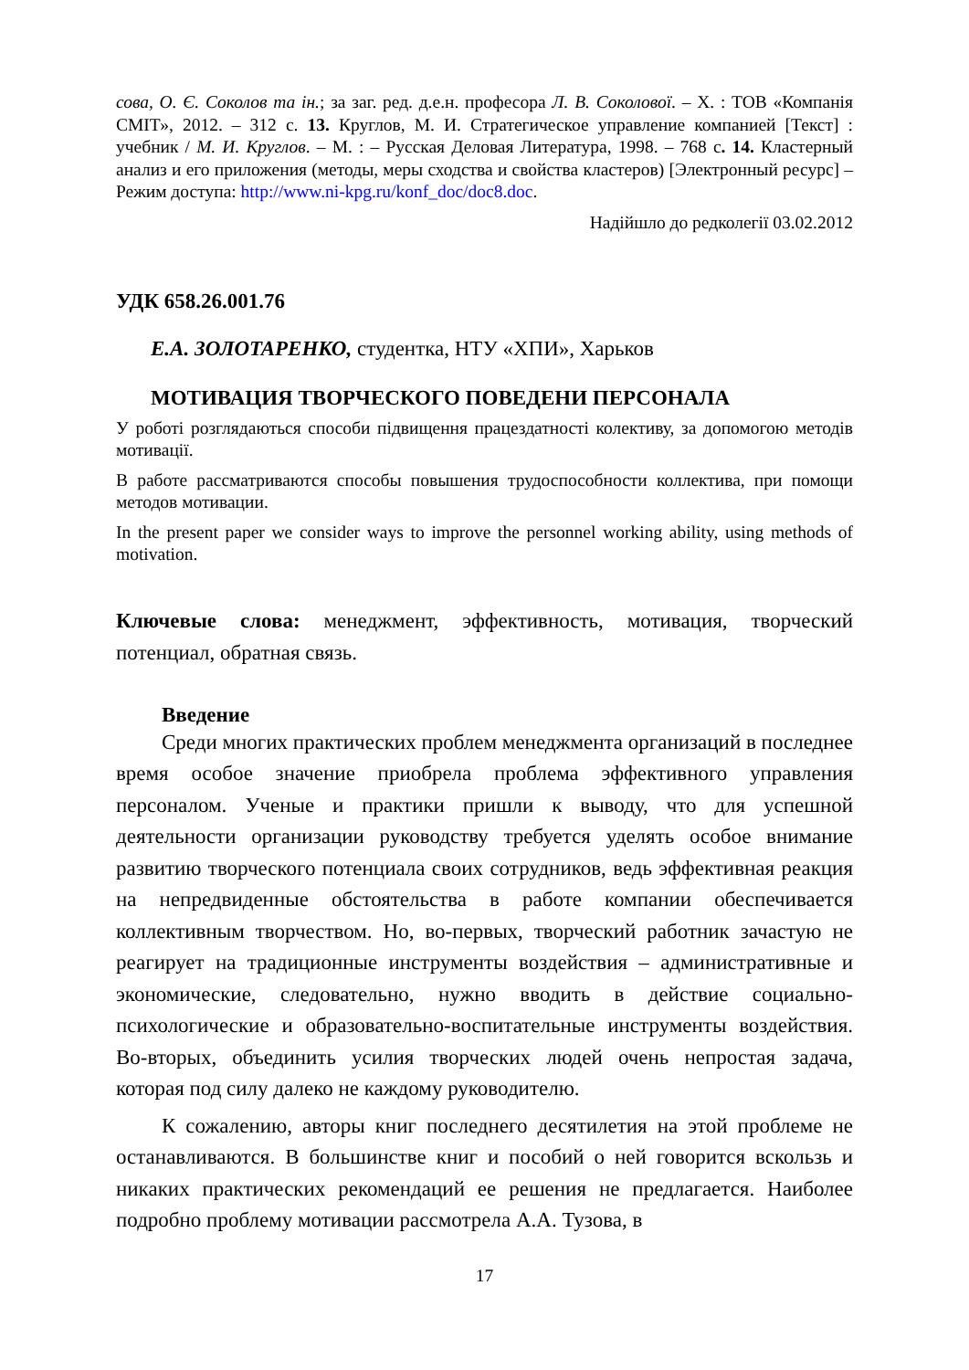сова, О. Є. Соколов та ін.; за заг. ред. д.е.н. професора Л. В. Соколової. – Х. : ТОВ «Компанія СМІТ», 2012. – 312 с. 13. Круглов, М. И. Стратегическое управление компанией [Текст] : учебник / М. И. Круглов. – М. : – Русская Деловая Литература, 1998. – 768 с. 14. Кластерный анализ и его приложения (методы, меры сходства и свойства кластеров) [Электронный ресурс] – Режим доступа: http://www.ni-kpg.ru/konf_doc/doc8.doc.
Надійшло до редколегії 03.02.2012
УДК 658.26.001.76
Е.А. ЗОЛОТАРЕНКО, студентка, НТУ «ХПИ», Харьков
МОТИВАЦИЯ ТВОРЧЕСКОГО ПОВЕДЕНИ ПЕРСОНАЛА
У роботі розглядаються способи підвищення працездатності колективу, за допомогою методів мотивації.
В работе рассматриваются способы повышения трудоспособности коллектива, при помощи методов мотивации.
In the present paper we consider ways to improve the personnel working ability, using methods of motivation.
Ключевые слова: менеджмент, эффективность, мотивация, творческий потенциал, обратная связь.
Введение
Среди многих практических проблем менеджмента организаций в последнее время особое значение приобрела проблема эффективного управления персоналом. Ученые и практики пришли к выводу, что для успешной деятельности организации руководству требуется уделять особое внимание развитию творческого потенциала своих сотрудников, ведь эффективная реакция на непредвиденные обстоятельства в работе компании обеспечивается коллективным творчеством. Но, во-первых, творческий работник зачастую не реагирует на традиционные инструменты воздействия – административные и экономические, следовательно, нужно вводить в действие социально-психологические и образовательно-воспитательные инструменты воздействия. Во-вторых, объединить усилия творческих людей очень непростая задача, которая под силу далеко не каждому руководителю.
К сожалению, авторы книг последнего десятилетия на этой проблеме не останавливаются. В большинстве книг и пособий о ней говорится вскользь и никаких практических рекомендаций ее решения не предлагается. Наиболее подробно проблему мотивации рассмотрела А.А. Тузова, в
17